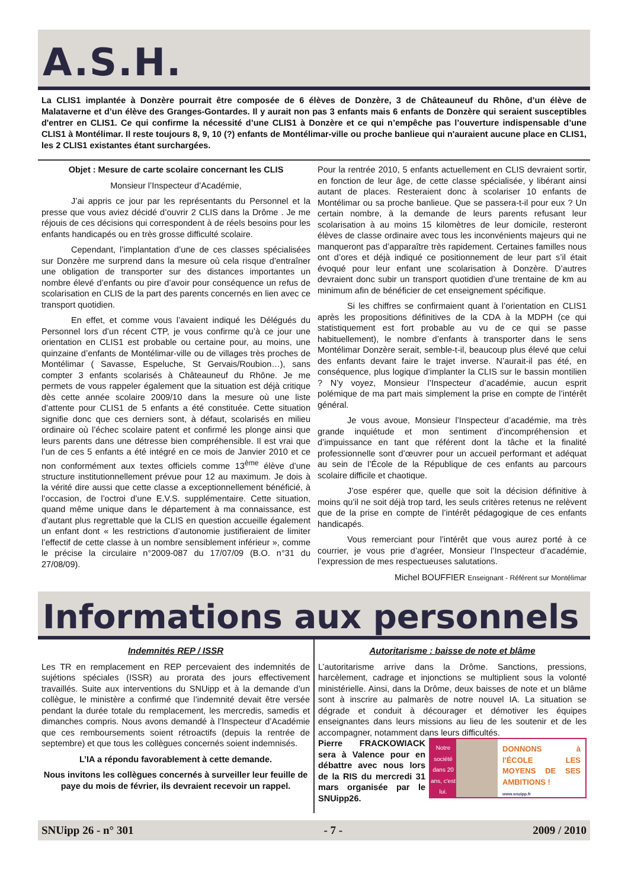A.S.H.
La CLIS1 implantée à Donzère pourrait être composée de 6 élèves de Donzère, 3 de Châteauneuf du Rhône, d’un élève de Malataverne et d’un élève des Granges-Gontardes. Il y aurait non pas 3 enfants mais 6 enfants de Donzère qui seraient susceptibles d'entrer en CLIS1. Ce qui confirme la nécessité d’une CLIS1 à Donzère et ce qui n’empêche pas l’ouverture indispensable d’une CLIS1 à Montélimar. Il reste toujours 8, 9, 10 (?) enfants de Montélimar-ville ou proche banlieue qui n'auraient aucune place en CLIS1, les 2 CLIS1 existantes étant surchargées.
Objet : Mesure de carte scolaire concernant les CLIS
Monsieur l’Inspecteur d’Académie,
J’ai appris ce jour par les représentants du Personnel et la presse que vous aviez décidé d’ouvrir 2 CLIS dans la Drôme . Je me réjouis de ces décisions qui correspondent à de réels besoins pour les enfants handicapés ou en très grosse difficulté scolaire.
Cependant, l’implantation d’une de ces classes spécialisées sur Donzère me surprend dans la mesure où cela risque d’entraîner une obligation de transporter sur des distances importantes un nombre élevé d’enfants ou pire d’avoir pour conséquence un refus de scolarisation en CLIS de la part des parents concernés en lien avec ce transport quotidien.
En effet, et comme vous l’avaient indiqué les Délégués du Personnel lors d’un récent CTP, je vous confirme qu’à ce jour une orientation en CLIS1 est probable ou certaine pour, au moins, une quinzaine d’enfants de Montélimar-ville ou de villages très proches de Montélimar ( Savasse, Espeluche, St Gervais/Roubion…), sans compter 3 enfants scolarisés à Châteauneuf du Rhône. Je me permets de vous rappeler également que la situation est déjà critique dès cette année scolaire 2009/10 dans la mesure où une liste d’attente pour CLIS1 de 5 enfants a été constituée. Cette situation signifie donc que ces derniers sont, à défaut, scolarisés en milieu ordinaire où l’échec scolaire patent et confirmé les plonge ainsi que leurs parents dans une détresse bien compréhensible. Il est vrai que l’un de ces 5 enfants a été intégré en ce mois de Janvier 2010 et ce non conformément aux textes officiels comme 13<sup>ème</sup> élève d’une structure institutionnellement prévue pour 12 au maximum. Je dois à la vérité dire aussi que cette classe a exceptionnellement bénéficié, à l’occasion, de l’octroi d’une E.V.S. supplémentaire. Cette situation, quand même unique dans le département à ma connaissance, est d’autant plus regrettable que la CLIS en question accueille également un enfant dont « les restrictions d’autonomie justifieraient de limiter l’effectif de cette classe à un nombre sensiblement inférieur », comme le précise la circulaire n°2009-087 du 17/07/09 (B.O. n°31 du 27/08/09).
Pour la rentrée 2010, 5 enfants actuellement en CLIS devraient sortir, en fonction de leur âge, de cette classe spécialisée, y libérant ainsi autant de places. Resteraient donc à scolariser 10 enfants de Montélimar ou sa proche banlieue. Que se passera-t-il pour eux ? Un certain nombre, à la demande de leurs parents refusant leur scolarisation à au moins 15 kilomètres de leur domicile, resteront élèves de classe ordinaire avec tous les inconvénients majeurs qui ne manqueront pas d’apparaître très rapidement. Certaines familles nous ont d’ores et déjà indiqué ce positionnement de leur part s’il était évoqué pour leur enfant une scolarisation à Donzère. D’autres devraient donc subir un transport quotidien d’une trentaine de km au minimum afin de bénéficier de cet enseignement spécifique.
Si les chiffres se confirmaient quant à l’orientation en CLIS1 après les propositions définitives de la CDA à la MDPH (ce qui statistiquement est fort probable au vu de ce qui se passe habituellement), le nombre d’enfants à transporter dans le sens Montélimar Donzère serait, semble-t-il, beaucoup plus élevé que celui des enfants devant faire le trajet inverse. N’aurait-il pas été, en conséquence, plus logique d’implanter la CLIS sur le bassin montilien ? N’y voyez, Monsieur l’Inspecteur d’académie, aucun esprit polémique de ma part mais simplement la prise en compte de l’intérêt général.
Je vous avoue, Monsieur l’Inspecteur d’académie, ma très grande inquiétude et mon sentiment d’incompréhension et d’impuissance en tant que référent dont la tâche et la finalité professionnelle sont d’œuvrer pour un accueil performant et adéquat au sein de l’École de la République de ces enfants au parcours scolaire difficile et chaotique.
J’ose espérer que, quelle que soit la décision définitive à moins qu’il ne soit déjà trop tard, les seuls critères retenus ne relèvent que de la prise en compte de l’intérêt pédagogique de ces enfants handicapés.
Vous remerciant pour l’intérêt que vous aurez porté à ce courrier, je vous prie d’agréer, Monsieur l’Inspecteur d’académie, l’expression de mes respectueuses salutations.
Michel BOUFFIER Enseignant - Référent sur Montélimar
Informations aux personnels
Indemnités REP / ISSR
Les TR en remplacement en REP percevaient des indemnités de sujétions spéciales (ISSR) au prorata des jours effectivement travaillés. Suite aux interventions du SNUipp et à la demande d’un collègue, le ministère a confirmé que l’indemnité devait être versée pendant la durée totale du remplacement, les mercredis, samedis et dimanches compris. Nous avons demandé à l’Inspecteur d’Académie que ces remboursements soient rétroactifs (depuis la rentrée de septembre) et que tous les collègues concernés soient indemnisés.
L’IA a répondu favorablement à cette demande.
Nous invitons les collègues concernés à surveiller leur feuille de paye du mois de février, ils devraient recevoir un rappel.
Autoritarisme : baisse de note et blâme
L’autoritarisme arrive dans la Drôme. Sanctions, pressions, harcèlement, cadrage et injonctions se multiplient sous la volonté ministérielle. Ainsi, dans la Drôme, deux baisses de note et un blâme sont à inscrire au palmarès de notre nouvel IA. La situation se dégrade et conduit à décourager et démotiver les équipes enseignantes dans leurs missions au lieu de les soutenir et de les accompagner, notamment dans leurs difficultés.
Notre société dans 20 ans, c'est lui.
DONNONS à l'ÉCOLE LES MOYENS DE SES AMBITIONS !
www.snuipp.fr
Pierre FRACKOWIACK sera à Valence pour en débattre avec nous lors de la RIS du mercredi 31 mars organisée par le SNUipp26.
SNUipp 26 - n° 301 - 7 - 2009 / 2010